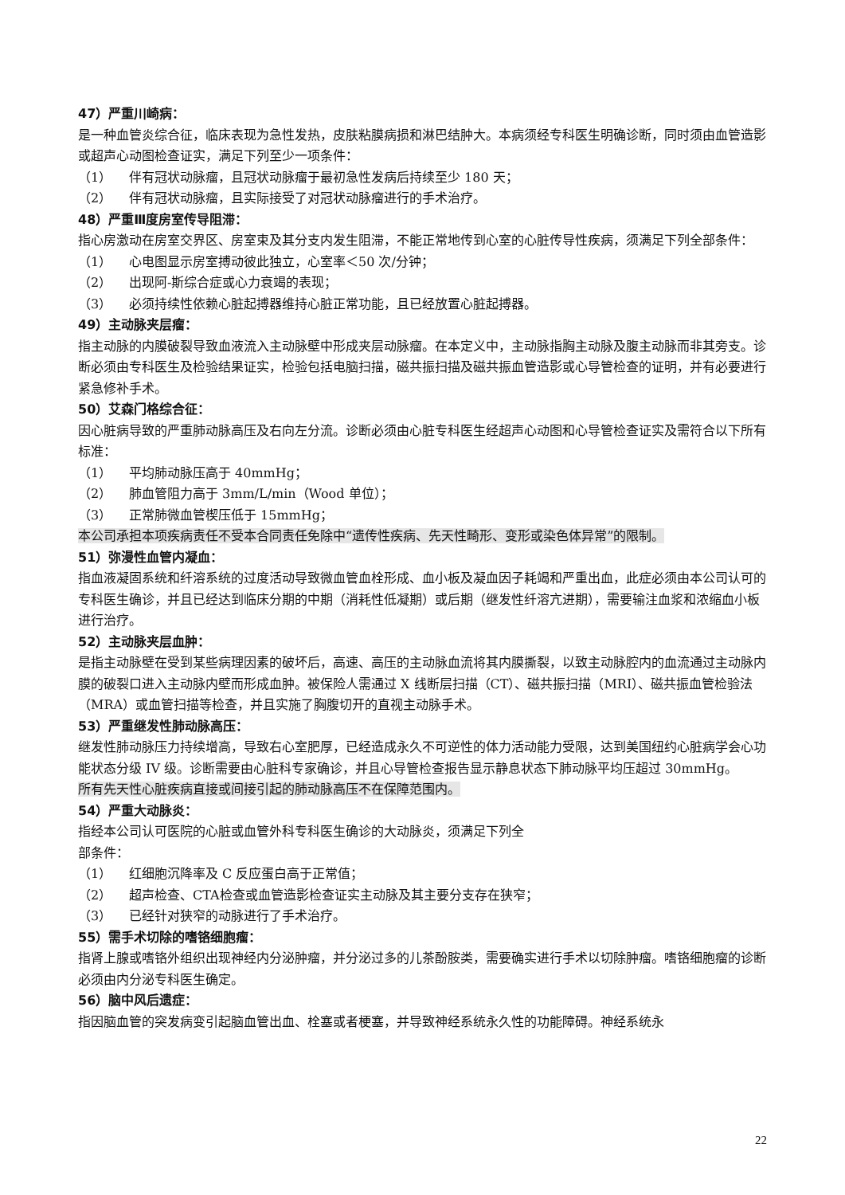47）严重川崎病：
是一种血管炎综合征，临床表现为急性发热，皮肤粘膜病损和淋巴结肿大。本病须经专科医生明确诊断，同时须由血管造影或超声心动图检查证实，满足下列至少一项条件：
（1） 伴有冠状动脉瘤，且冠状动脉瘤于最初急性发病后持续至少 180 天；
（2） 伴有冠状动脉瘤，且实际接受了对冠状动脉瘤进行的手术治疗。
48）严重Ⅲ度房室传导阻滞：
指心房激动在房室交界区、房室束及其分支内发生阻滞，不能正常地传到心室的心脏传导性疾病，须满足下列全部条件：
（1） 心电图显示房室搏动彼此独立，心室率＜50 次/分钟；
（2） 出现阿-斯综合症或心力衰竭的表现；
（3） 必须持续性依赖心脏起搏器维持心脏正常功能，且已经放置心脏起搏器。
49）主动脉夹层瘤：
指主动脉的内膜破裂导致血液流入主动脉壁中形成夹层动脉瘤。在本定义中，主动脉指胸主动脉及腹主动脉而非其旁支。诊断必须由专科医生及检验结果证实，检验包括电脑扫描，磁共振扫描及磁共振血管造影或心导管检查的证明，并有必要进行紧急修补手术。
50）艾森门格综合征：
因心脏病导致的严重肺动脉高压及右向左分流。诊断必须由心脏专科医生经超声心动图和心导管检查证实及需符合以下所有标准：
（1） 平均肺动脉压高于 40mmHg；
（2） 肺血管阻力高于 3mm/L/min（Wood 单位）；
（3） 正常肺微血管楔压低于 15mmHg；
本公司承担本项疾病责任不受本合同责任免除中“遗传性疾病、先天性畸形、变形或染色体异常”的限制。
51）弥漫性血管内凝血：
指血液凝固系统和纤溶系统的过度活动导致微血管血栓形成、血小板及凝血因子耗竭和严重出血，此症必须由本公司认可的专科医生确诊，并且已经达到临床分期的中期（消耗性低凝期）或后期（继发性纤溶亢进期），需要输注血浆和浓缩血小板进行治疗。
52）主动脉夹层血肿：
是指主动脉壁在受到某些病理因素的破坏后，高速、高压的主动脉血流将其内膜撕裂，以致主动脉腔内的血流通过主动脉内膜的破裂口进入主动脉内壁而形成血肿。被保险人需通过 X 线断层扫描（CT）、磁共振扫描（MRI）、磁共振血管检验法（MRA）或血管扫描等检查，并且实施了胸腹切开的直视主动脉手术。
53）严重继发性肺动脉高压：
继发性肺动脉压力持续增高，导致右心室肥厚，已经造成永久不可逆性的体力活动能力受限，达到美国纽约心脏病学会心功能状态分级 IV 级。诊断需要由心脏科专家确诊，并且心导管检查报告显示静息状态下肺动脉平均压超过 30mmHg。
所有先天性心脏疾病直接或间接引起的肺动脉高压不在保障范围内。
54）严重大动脉炎：
指经本公司认可医院的心脏或血管外科专科医生确诊的大动脉炎，须满足下列全
部条件：
（1） 红细胞沉降率及 C 反应蛋白高于正常值；
（2） 超声检查、CTA检查或血管造影检查证实主动脉及其主要分支存在狭窄；
（3） 已经针对狭窄的动脉进行了手术治疗。
55）需手术切除的嗜铬细胞瘤：
指肾上腺或嗜铬外组织出现神经内分泌肿瘤，并分泌过多的儿茶酚胺类，需要确实进行手术以切除肿瘤。嗜铬细胞瘤的诊断必须由内分泌专科医生确定。
56）脑中风后遗症：
指因脑血管的突发病变引起脑血管出血、栓塞或者梗塞，并导致神经系统永久性的功能障碍。神经系统永
22